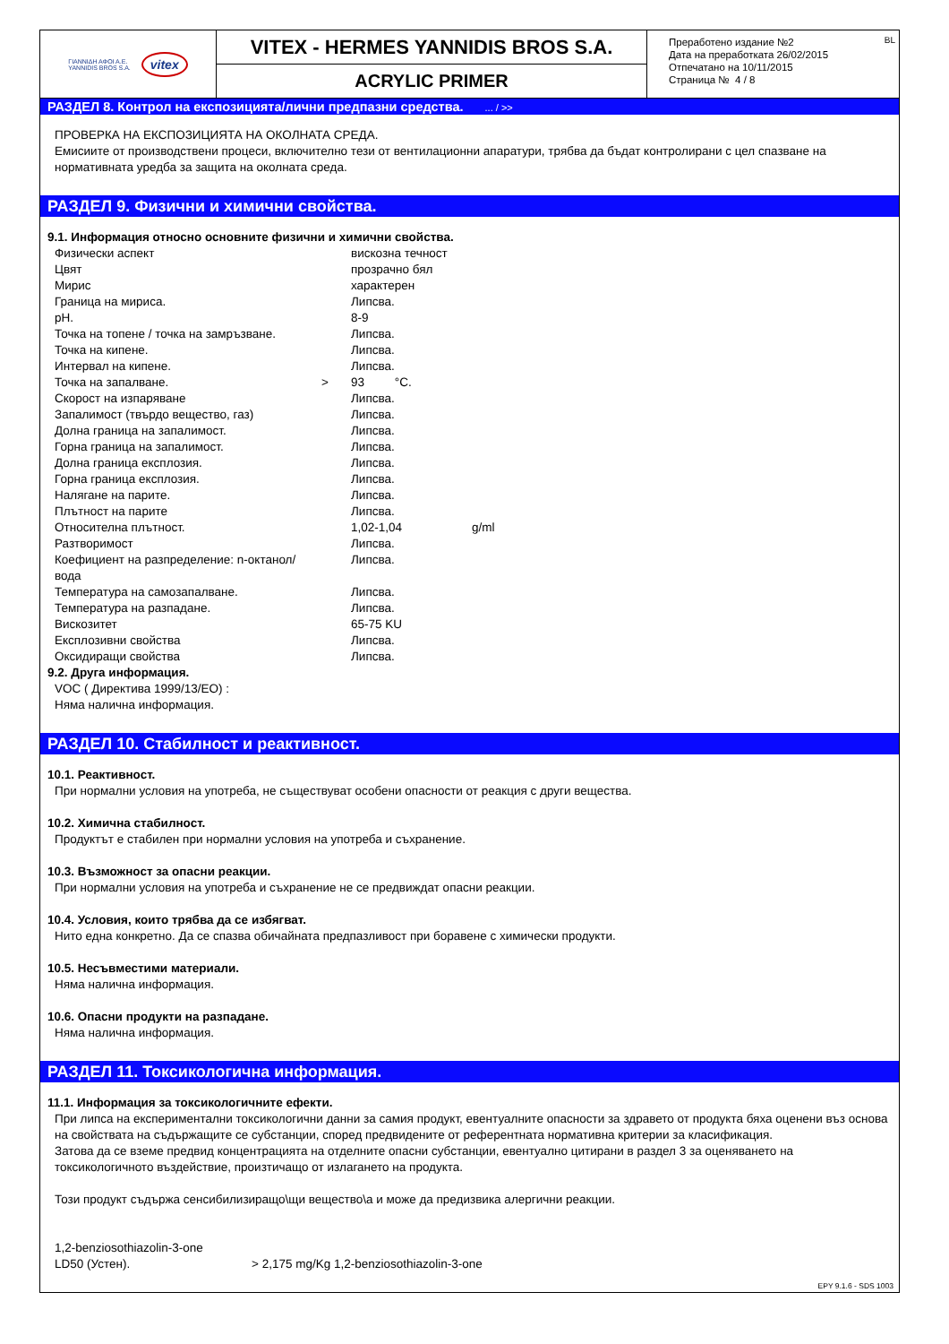ΓΙΑΝΝΙΔΗ ΑΦΟΙ Α.Ε.
YANNIDIS BROS S.A.
vitex
VITEX - HERMES YANNIDIS BROS S.A.
ACRYLIC PRIMER
BL Преработено издание №2
Дата на преработката 26/02/2015
Отпечатано на 10/11/2015
Страница № 4 / 8
РАЗДЕЛ 8. Контрол на експозицията/лични предпазни средства. ... / >>
ПРОВЕРКА НА ЕКСПОЗИЦИЯТА НА ОКОЛНАТА СРЕДА.
Емисиите от производствени процеси, включително тези от вентилационни апаратури, трябва да бъдат контролирани с цел спазване на нормативната уредба за защита на околната среда.
РАЗДЕЛ 9. Физични и химични свойства.
9.1. Информация относно основните физични и химични свойства.
| Физически аспект | | вискозна течност | |
| Цвят | | прозрачно бял | |
| Мирис | | характерен | |
| Граница на мириса. | | Липсва. | |
| pH. | | 8-9 | |
| Точка на топене / точка на замръзване. | | Липсва. | |
| Точка на кипене. | | Липсва. | |
| Интервал на кипене. | | Липсва. | |
| Точка на запалване. | > | 93 °C. | |
| Скорост на изпаряване | | Липсва. | |
| Запалимост (твърдо вещество, газ) | | Липсва. | |
| Долна граница на запалимост. | | Липсва. | |
| Горна граница на запалимост. | | Липсва. | |
| Долна граница експлозия. | | Липсва. | |
| Горна граница експлозия. | | Липсва. | |
| Налягане на парите. | | Липсва. | |
| Плътност на парите | | Липсва. | |
| Относителна плътност. | | 1,02-1,04 | g/ml |
| Разтворимост | | Липсва. | |
| Коефициент на разпределение: n-октанол/вода | | Липсва. | |
| Температура на самозапалване. | | Липсва. | |
| Температура на разпадане. | | Липсва. | |
| Вискозитет | | 65-75 KU | |
| Експлозивни свойства | | Липсва. | |
| Оксидиращи свойства | | Липсва. | |
9.2. Друга информация.
VOC ( Директива 1999/13/ЕО) :
Няма налична информация.
РАЗДЕЛ 10. Стабилност и реактивност.
10.1. Реактивност.
При нормални условия на употреба, не съществуват особени опасности от реакция с други вещества.
10.2. Химична стабилност.
Продуктът е стабилен при нормални условия на употреба и съхранение.
10.3. Възможност за опасни реакции.
При нормални условия на употреба и съхранение не се предвиждат опасни реакции.
10.4. Условия, които трябва да се избягват.
Нито една конкретно. Да се спазва обичайната предпазливост при боравене с химически продукти.
10.5. Несъвместими материали.
Няма налична информация.
10.6. Опасни продукти на разпадане.
Няма налична информация.
РАЗДЕЛ 11. Токсикологична информация.
11.1. Информация за токсикологичните ефекти.
При липса на експериментални токсикологични данни за самия продукт, евентуалните опасности за здравето от продукта бяха оценени въз основа на свойствата на съдържащите се субстанции, според предвидените от референтната нормативна критерии за класификация.
Затова да се вземе предвид концентрацията на отделните опасни субстанции, евентуално цитирани в раздел 3 за оценяването на токсикологичното въздействие, произтичащо от излагането на продукта.
Този продукт съдържа сенсибилизиращо\щи вещество\а и може да предизвика алергични реакции.
1,2-benziosothiazolin-3-one
| LD50 (Устен). | > 2,175 mg/Kg 1,2-benziosothiazolin-3-one |
EPY 9.1.6 - SDS 1003